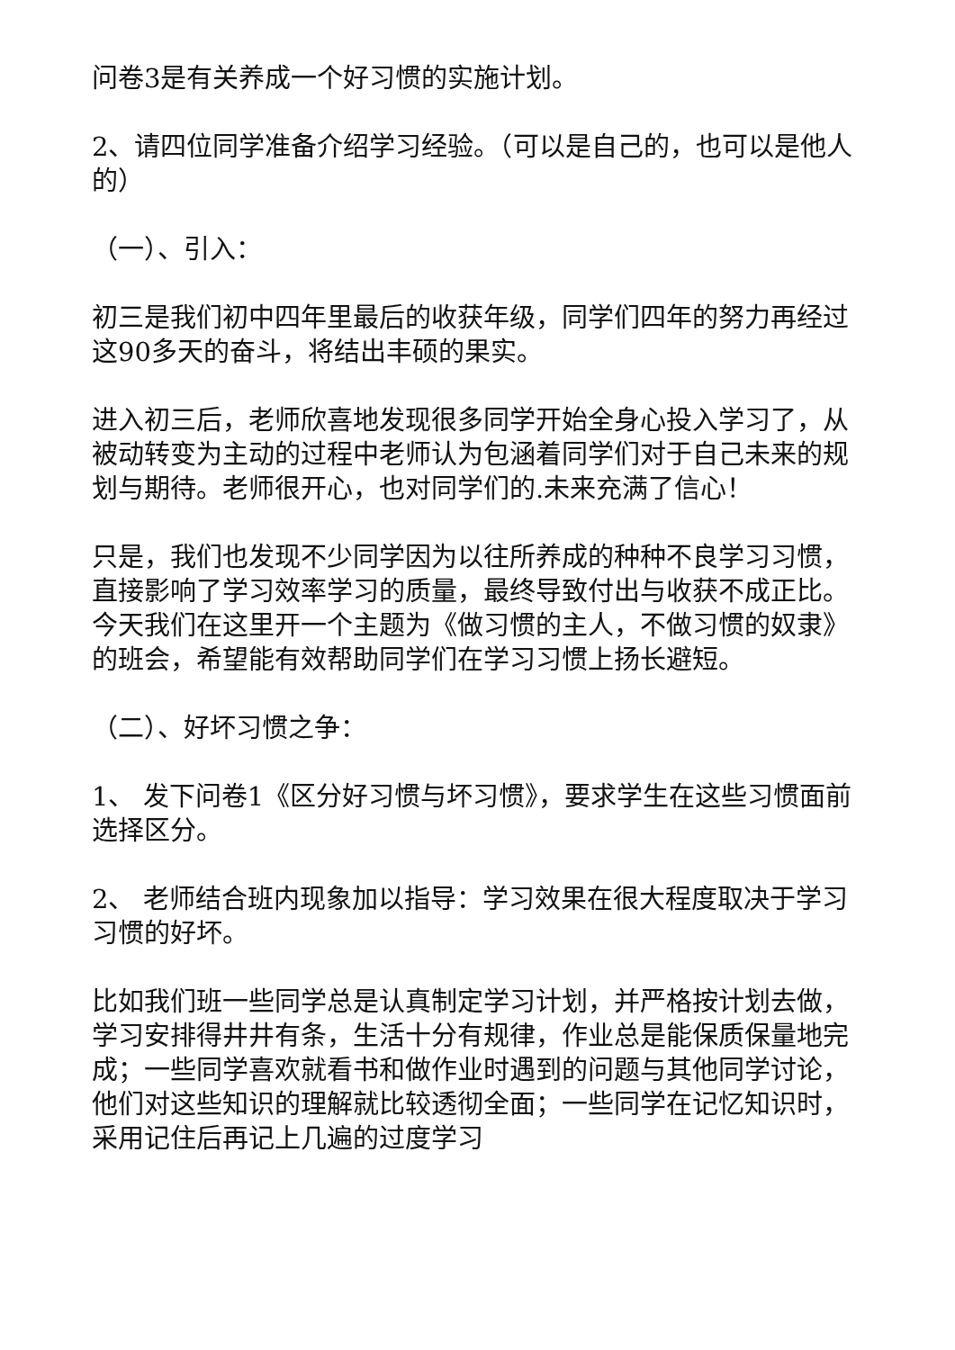问卷3是有关养成一个好习惯的实施计划。
2、请四位同学准备介绍学习经验。（可以是自己的，也可以是他人的）
（一）、引入：
初三是我们初中四年里最后的收获年级，同学们四年的努力再经过这90多天的奋斗，将结出丰硕的果实。
进入初三后，老师欣喜地发现很多同学开始全身心投入学习了，从被动转变为主动的过程中老师认为包涵着同学们对于自己未来的规划与期待。老师很开心，也对同学们的.未来充满了信心！
只是，我们也发现不少同学因为以往所养成的种种不良学习习惯，直接影响了学习效率学习的质量，最终导致付出与收获不成正比。今天我们在这里开一个主题为《做习惯的主人，不做习惯的奴隶》的班会，希望能有效帮助同学们在学习习惯上扬长避短。
（二）、好坏习惯之争：
1、 发下问卷1《区分好习惯与坏习惯》，要求学生在这些习惯面前选择区分。
2、 老师结合班内现象加以指导：学习效果在很大程度取决于学习习惯的好坏。
比如我们班一些同学总是认真制定学习计划，并严格按计划去做，学习安排得井井有条，生活十分有规律，作业总是能保质保量地完成；一些同学喜欢就看书和做作业时遇到的问题与其他同学讨论，他们对这些知识的理解就比较透彻全面；一些同学在记忆知识时，采用记住后再记上几遍的过度学习